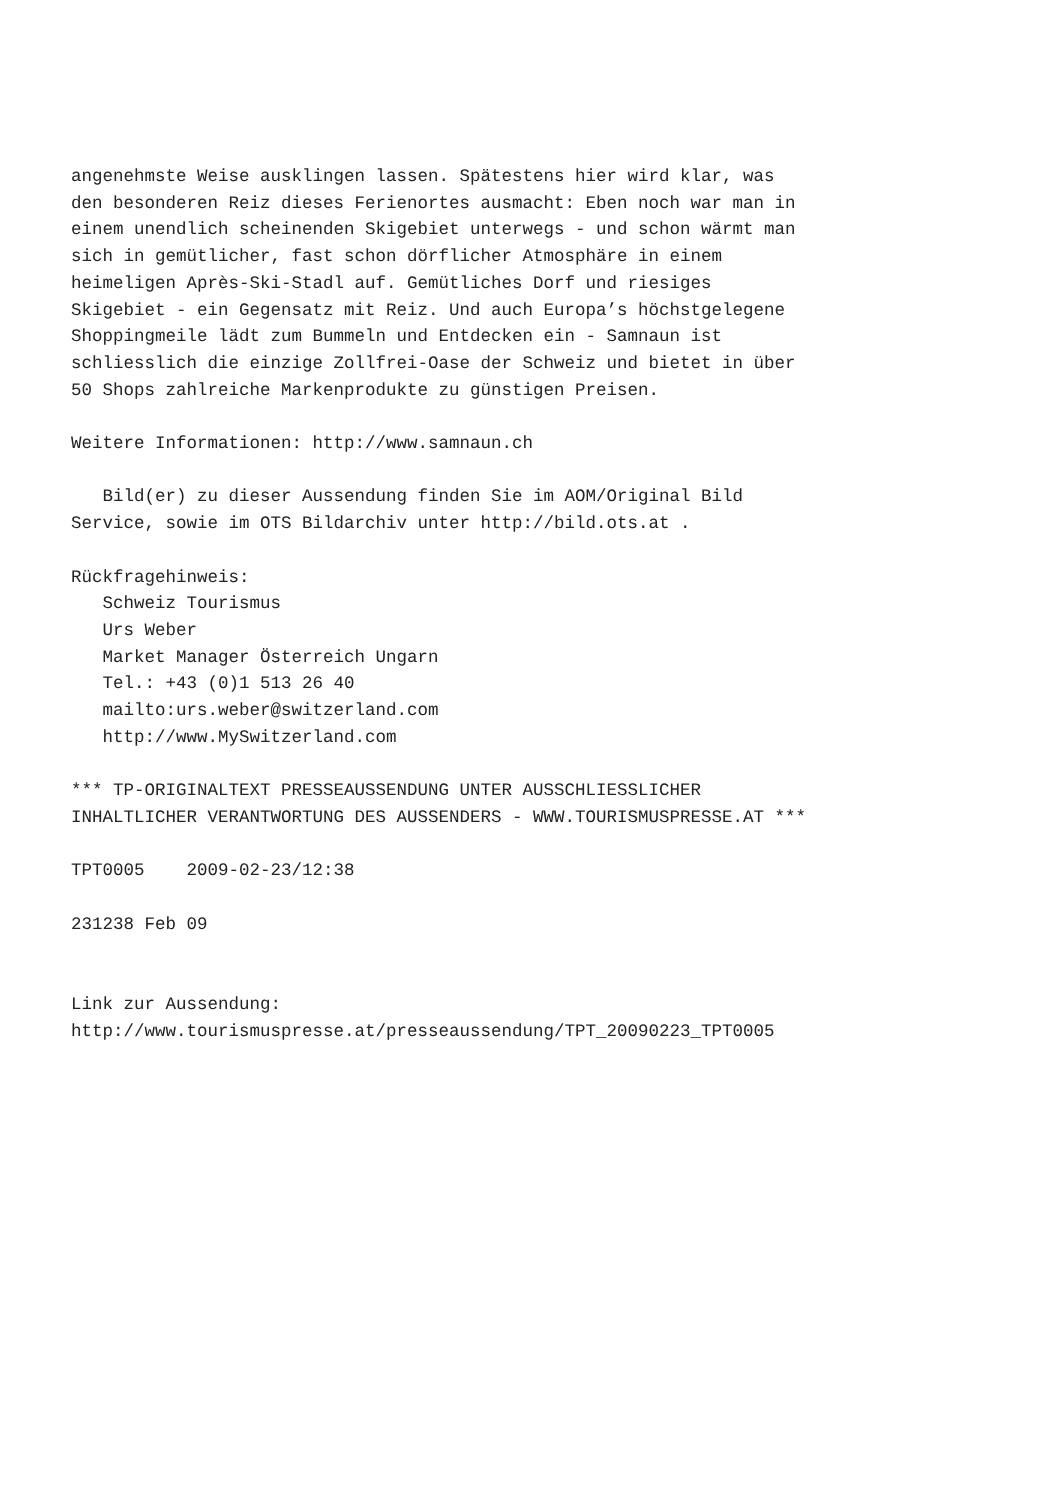angenehmste Weise ausklingen lassen. Spätestens hier wird klar, was
den besonderen Reiz dieses Ferienortes ausmacht: Eben noch war man in
einem unendlich scheinenden Skigebiet unterwegs - und schon wärmt man
sich in gemütlicher, fast schon dörflicher Atmosphäre in einem
heimeligen Après-Ski-Stadl auf. Gemütliches Dorf und riesiges
Skigebiet - ein Gegensatz mit Reiz. Und auch Europa’s höchstgelegene
Shoppingmeile lädt zum Bummeln und Entdecken ein - Samnaun ist
schliesslich die einzige Zollfrei-Oase der Schweiz und bietet in über
50 Shops zahlreiche Markenprodukte zu günstigen Preisen.

Weitere Informationen: http://www.samnaun.ch

   Bild(er) zu dieser Aussendung finden Sie im AOM/Original Bild
Service, sowie im OTS Bildarchiv unter http://bild.ots.at .

Rückfragehinweis:
   Schweiz Tourismus
   Urs Weber
   Market Manager Österreich Ungarn
   Tel.: +43 (0)1 513 26 40
   mailto:urs.weber@switzerland.com
   http://www.MySwitzerland.com

*** TP-ORIGINALTEXT PRESSEAUSSENDUNG UNTER AUSSCHLIESSLICHER
INHALTLICHER VERANTWORTUNG DES AUSSENDERS - WWW.TOURISMUSPRESSE.AT ***

TPT0005    2009-02-23/12:38

231238 Feb 09


Link zur Aussendung:
http://www.tourismuspresse.at/presseaussendung/TPT_20090223_TPT0005